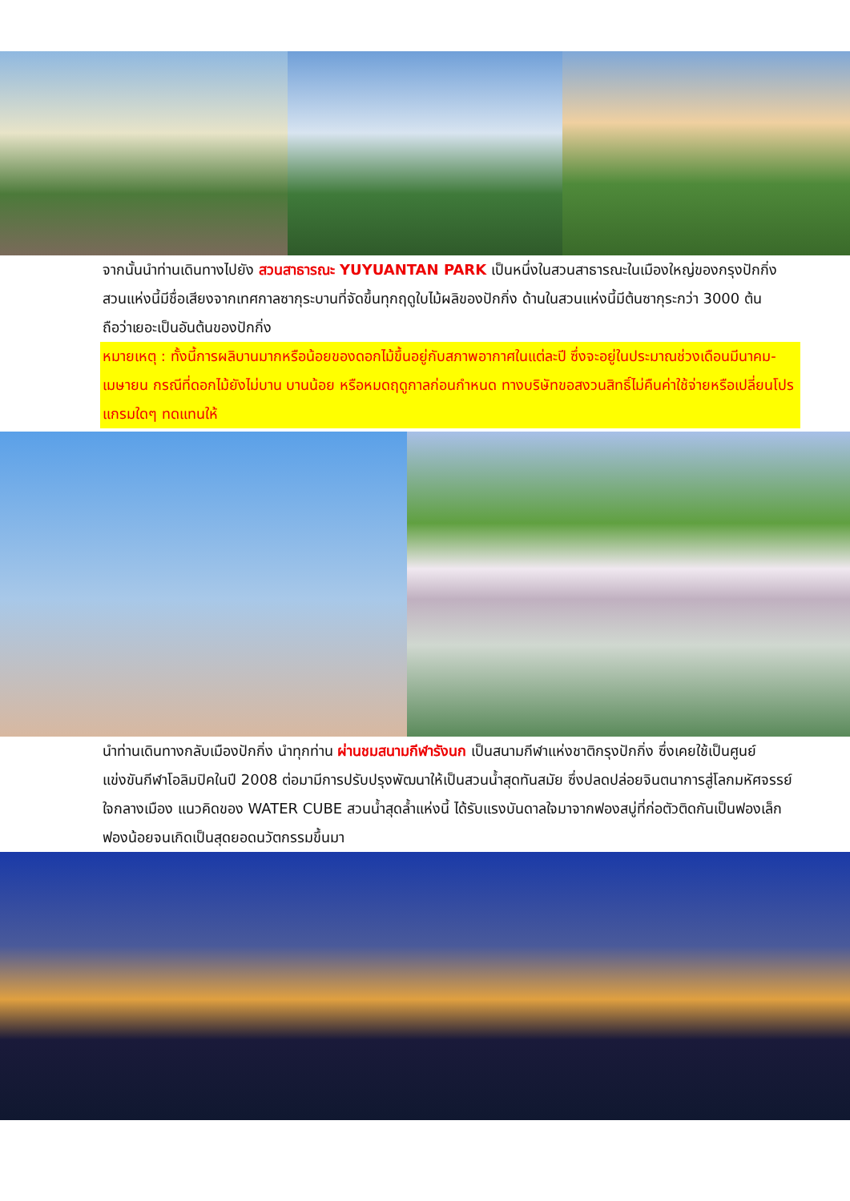จากนั้นนำท่านเดินทางไปยัง สวนสาธารณะ YUYUANTAN PARK เป็นหนึ่งในสวนสาธารณะในเมืองใหญ่ของกรุงปักกิ่ง สวนแห่งนี้มีชื่อเสียงจากเทศกาลซากุระบานที่จัดขึ้นทุกฤดูใบไม้ผลิของปักกิ่ง ด้านในสวนแห่งนี้มีต้นซากุระกว่า 3000 ต้น ถือว่าเยอะเป็นอันต้นของปักกิ่ง
หมายเหตุ : ทั้งนี้การผลิบานมากหรือน้อยของดอกไม้ขึ้นอยู่กับสภาพอากาศในแต่ละปี ซึ่งจะอยู่ในประมาณช่วงเดือนมีนาคม-เมษายน กรณีที่ดอกไม้ยังไม่บาน บานน้อย หรือหมดฤดูกาลก่อนกำหนด ทางบริษัทขอสงวนสิทธิ์ไม่คืนค่าใช้จ่ายหรือเปลี่ยนโปรแกรมใดๆ ทดแทนให้
นำท่านเดินทางกลับเมืองปักกิ่ง นำทุกท่าน ผ่านชมสนามกีฬารังนก เป็นสนามกีฬาแห่งชาติกรุงปักกิ่ง ซึ่งเคยใช้เป็นศูนย์แข่งขันกีฬาโอลิมปิคในปี 2008 ต่อมามีการปรับปรุงพัฒนาให้เป็นสวนน้ำสุดทันสมัย ซึ่งปลดปล่อยจินตนาการสู่โลกมหัศจรรย์ใจกลางเมือง แนวคิดของ WATER CUBE สวนน้ำสุดล้ำแห่งนี้ ได้รับแรงบันดาลใจมาจากฟองสบู่ที่ก่อตัวติดกันเป็นฟองเล็กฟองน้อยจนเกิดเป็นสุดยอดนวัตกรรมขึ้นมา